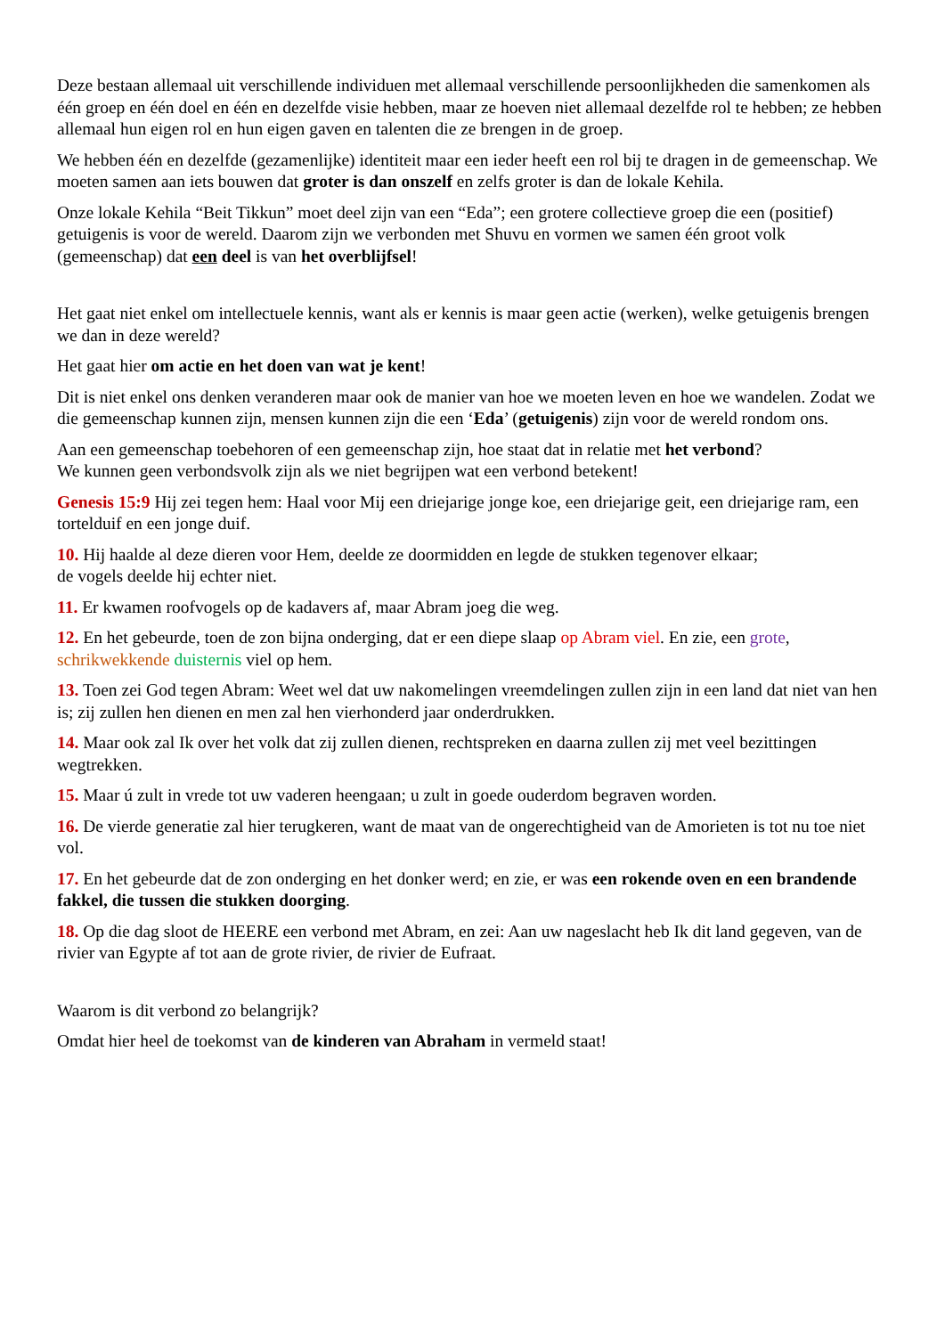Deze bestaan allemaal uit verschillende individuen met allemaal verschillende persoonlijkheden die samenkomen als één groep en één doel en één en dezelfde visie hebben, maar ze hoeven niet allemaal dezelfde rol te hebben; ze hebben allemaal hun eigen rol en hun eigen gaven en talenten die ze brengen in de groep.
We hebben één en dezelfde (gezamenlijke) identiteit maar een ieder heeft een rol bij te dragen in de gemeenschap. We moeten samen aan iets bouwen dat groter is dan onszelf en zelfs groter is dan de lokale Kehila.
Onze lokale Kehila “Beit Tikkun” moet deel zijn van een “Eda”; een grotere collectieve groep die een (positief) getuigenis is voor de wereld. Daarom zijn we verbonden met Shuvu en vormen we samen één groot volk (gemeenschap) dat een deel is van het overblijfsel!
Het gaat niet enkel om intellectuele kennis, want als er kennis is maar geen actie (werken), welke getuigenis brengen we dan in deze wereld?
Het gaat hier om actie en het doen van wat je kent!
Dit is niet enkel ons denken veranderen maar ook de manier van hoe we moeten leven en hoe we wandelen. Zodat we die gemeenschap kunnen zijn, mensen kunnen zijn die een ‘Eda’ (getuigenis) zijn voor de wereld rondom ons.
Aan een gemeenschap toebehoren of een gemeenschap zijn, hoe staat dat in relatie met het verbond?
We kunnen geen verbondsvolk zijn als we niet begrijpen wat een verbond betekent!
Genesis 15:9 Hij zei tegen hem: Haal voor Mij een driejarige jonge koe, een driejarige geit, een driejarige ram, een tortelduif en een jonge duif.
10. Hij haalde al deze dieren voor Hem, deelde ze doormidden en legde de stukken tegenover elkaar;
de vogels deelde hij echter niet.
11. Er kwamen roofvogels op de kadavers af, maar Abram joeg die weg.
12. En het gebeurde, toen de zon bijna onderging, dat er een diepe slaap op Abram viel. En zie, een grote, schrikwekkende duisternis viel op hem.
13. Toen zei God tegen Abram: Weet wel dat uw nakomelingen vreemdelingen zullen zijn in een land dat niet van hen is; zij zullen hen dienen en men zal hen vierhonderd jaar onderdrukken.
14. Maar ook zal Ik over het volk dat zij zullen dienen, rechtspreken en daarna zullen zij met veel bezittingen wegtrekken.
15. Maar ú zult in vrede tot uw vaderen heengaan; u zult in goede ouderdom begraven worden.
16. De vierde generatie zal hier terugkeren, want de maat van de ongerechtigheid van de Amorieten is tot nu toe niet vol.
17. En het gebeurde dat de zon onderging en het donker werd; en zie, er was een rokende oven en een brandende fakkel, die tussen die stukken doorging.
18. Op die dag sloot de HEERE een verbond met Abram, en zei: Aan uw nageslacht heb Ik dit land gegeven, van de rivier van Egypte af tot aan de grote rivier, de rivier de Eufraat.
Waarom is dit verbond zo belangrijk?
Omdat hier heel de toekomst van de kinderen van Abraham in vermeld staat!